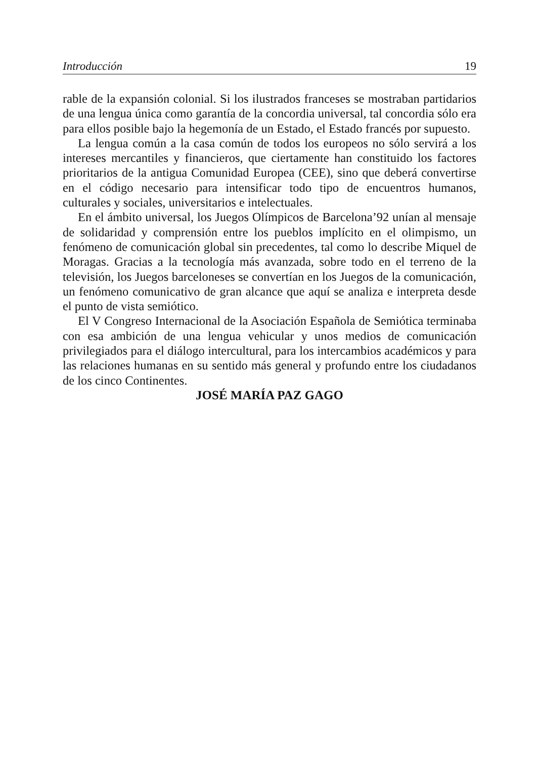Introducción 19
rable de la expansión colonial. Si los ilustrados franceses se mostraban partidarios de una lengua única como garantía de la concordia universal, tal concordia sólo era para ellos posible bajo la hegemonía de un Estado, el Estado francés por supuesto.
La lengua común a la casa común de todos los europeos no sólo servirá a los intereses mercantiles y financieros, que ciertamente han constituido los factores prioritarios de la antigua Comunidad Europea (CEE), sino que deberá convertirse en el código necesario para intensificar todo tipo de encuentros humanos, culturales y sociales, universitarios e intelectuales.
En el ámbito universal, los Juegos Olímpicos de Barcelona’92 unían al mensaje de solidaridad y comprensión entre los pueblos implícito en el olimpismo, un fenómeno de comunicación global sin precedentes, tal como lo describe Miquel de Moragas. Gracias a la tecnología más avanzada, sobre todo en el terreno de la televisión, los Juegos barceloneses se convertían en los Juegos de la comunicación, un fenómeno comunicativo de gran alcance que aquí se analiza e interpreta desde el punto de vista semiótico.
El V Congreso Internacional de la Asociación Española de Semiótica terminaba con esa ambición de una lengua vehicular y unos medios de comunicación privilegiados para el diálogo intercultural, para los intercambios académicos y para las relaciones humanas en su sentido más general y profundo entre los ciudadanos de los cinco Continentes.
JOSÉ MARÍA PAZ GAGO